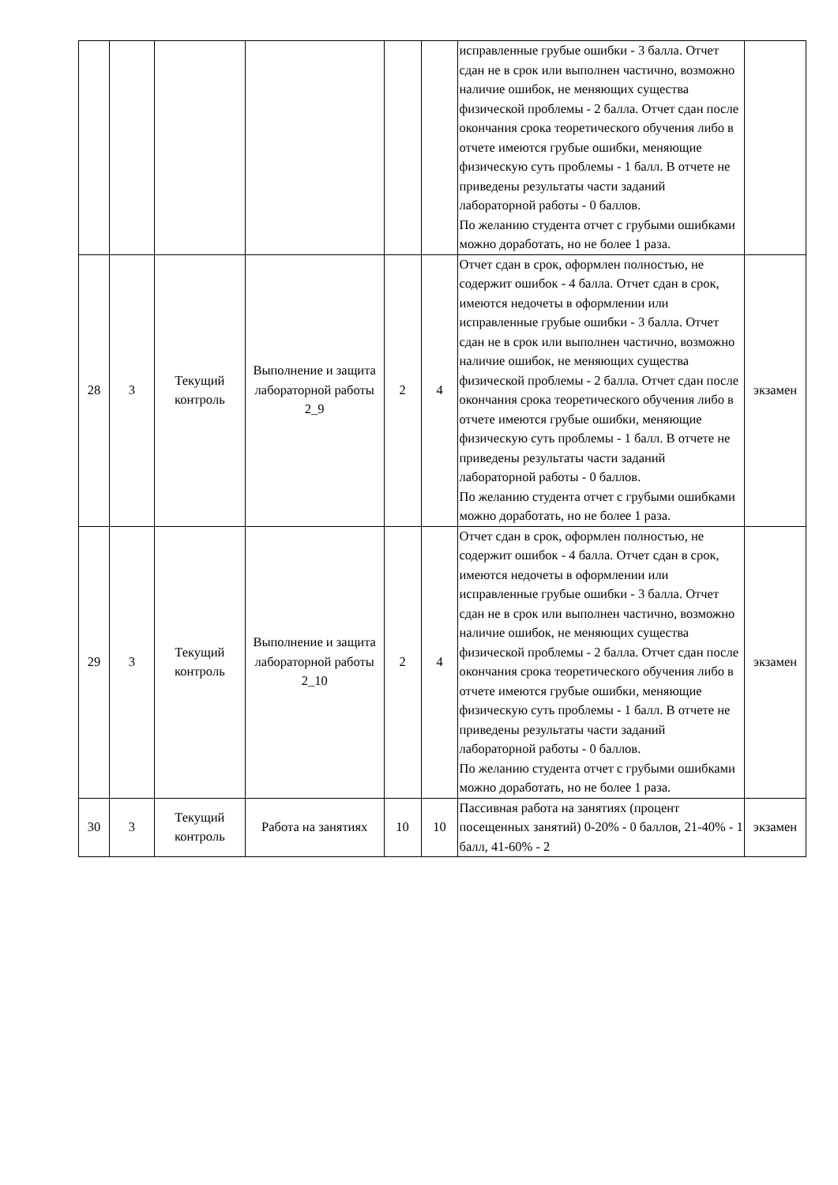| | | | | | | исправленные грубые ошибки - 3 балла. Отчет сдан не в срок или выполнен частично, возможно наличие ошибок, не меняющих существа физической проблемы - 2 балла. Отчет сдан после окончания срока теоретического обучения либо в отчете имеются грубые ошибки, меняющие физическую суть проблемы - 1 балл. В отчете не приведены результаты части заданий лабораторной работы - 0 баллов. По желанию студента отчет с грубыми ошибками можно доработать, но не более 1 раза. | |
| 28 | 3 | Текущий контроль | Выполнение и защита лабораторной работы 2_9 | 2 | 4 | Отчет сдан в срок, оформлен полностью, не содержит ошибок - 4 балла. Отчет сдан в срок, имеются недочеты в оформлении или исправленные грубые ошибки - 3 балла. Отчет сдан не в срок или выполнен частично, возможно наличие ошибок, не меняющих существа физической проблемы - 2 балла. Отчет сдан после окончания срока теоретического обучения либо в отчете имеются грубые ошибки, меняющие физическую суть проблемы - 1 балл. В отчете не приведены результаты части заданий лабораторной работы - 0 баллов. По желанию студента отчет с грубыми ошибками можно доработать, но не более 1 раза. | экзамен |
| 29 | 3 | Текущий контроль | Выполнение и защита лабораторной работы 2_10 | 2 | 4 | Отчет сдан в срок, оформлен полностью, не содержит ошибок - 4 балла. Отчет сдан в срок, имеются недочеты в оформлении или исправленные грубые ошибки - 3 балла. Отчет сдан не в срок или выполнен частично, возможно наличие ошибок, не меняющих существа физической проблемы - 2 балла. Отчет сдан после окончания срока теоретического обучения либо в отчете имеются грубые ошибки, меняющие физическую суть проблемы - 1 балл. В отчете не приведены результаты части заданий лабораторной работы - 0 баллов. По желанию студента отчет с грубыми ошибками можно доработать, но не более 1 раза. | экзамен |
| 30 | 3 | Текущий контроль | Работа на занятиях | 10 | 10 | Пассивная работа на занятиях (процент посещенных занятий) 0-20% - 0 баллов, 21-40% - 1 балл, 41-60% - 2 | экзамен |